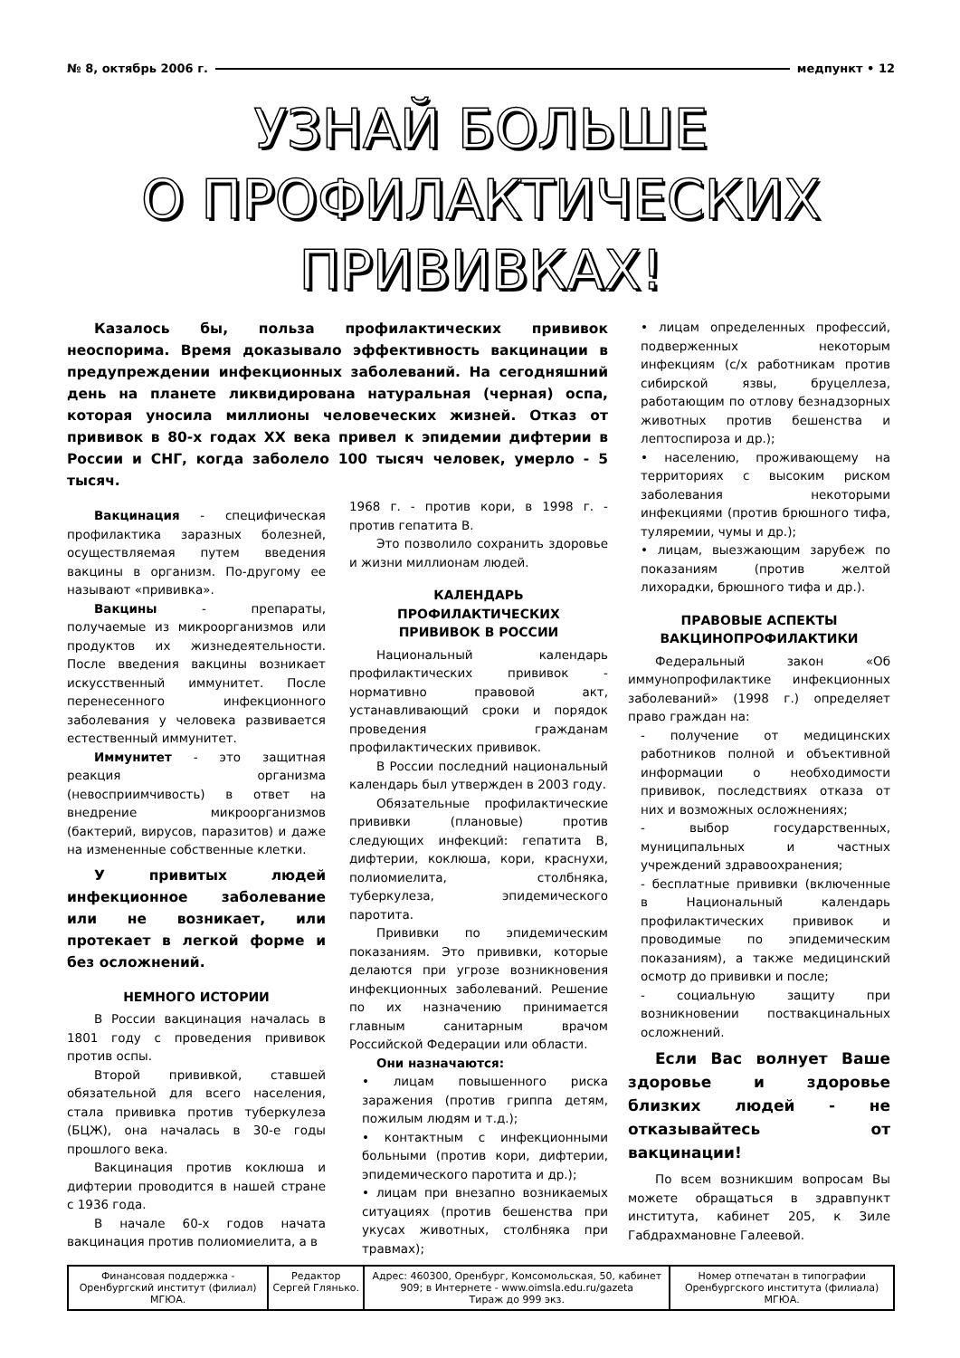№ 8, октябрь 2006 г. медпункт • 12
УЗНАЙ БОЛЬШЕ
О ПРОФИЛАКТИЧЕСКИХ
ПРИВИВКАХ!
Казалось бы, польза профилактических прививок неоспорима. Время доказывало эффективность вакцинации в предупреждении инфекционных заболеваний. На сегодняшний день на планете ликвидирована натуральная (черная) оспа, которая уносила миллионы человеческих жизней. Отказ от прививок в 80-х годах XX века привел к эпидемии дифтерии в России и СНГ, когда заболело 100 тысяч человек, умерло - 5 тысяч.
Вакцинация - специфическая профилактика заразных болезней, осуществляемая путем введения вакцины в организм. По-другому ее называют «прививка».
Вакцины - препараты, получаемые из микроорганизмов или продуктов их жизнедеятельности. После введения вакцины возникает искусственный иммунитет. После перенесенного инфекционного заболевания у человека развивается естественный иммунитет.
Иммунитет - это защитная реакция организма (невосприимчивость) в ответ на внедрение микроорганизмов (бактерий, вирусов, паразитов) и даже на измененные собственные клетки.
У привитых людей инфекционное заболевание или не возникает, или протекает в легкой форме и без осложнений.
НЕМНОГО ИСТОРИИ
В России вакцинация началась в 1801 году с проведения прививок против оспы.
Второй прививкой, ставшей обязательной для всего населения, стала прививка против туберкулеза (БЦЖ), она началась в 30-е годы прошлого века.
Вакцинация против коклюша и дифтерии проводится в нашей стране с 1936 года.
В начале 60-х годов начата вакцинация против полиомиелита, а в
1968 г. - против кори, в 1998 г. - против гепатита В.
Это позволило сохранить здоровье и жизни миллионам людей.
КАЛЕНДАРЬ
ПРОФИЛАКТИЧЕСКИХ
ПРИВИВОК В РОССИИ
Национальный календарь профилактических прививок - нормативно правовой акт, устанавливающий сроки и порядок проведения гражданам профилактических прививок.
В России последний национальный календарь был утвержден в 2003 году.
Обязательные профилактические прививки (плановые) против следующих инфекций: гепатита В, дифтерии, коклюша, кори, краснухи, полиомиелита, столбняка, туберкулеза, эпидемического паротита.
Прививки по эпидемическим показаниям. Это прививки, которые делаются при угрозе возникновения инфекционных заболеваний. Решение по их назначению принимается главным санитарным врачом Российской Федерации или области.
Они назначаются:
• лицам повышенного риска заражения (против гриппа детям, пожилым людям и т.д.);
• контактным с инфекционными больными (против кори, дифтерии, эпидемического паротита и др.);
• лицам при внезапно возникаемых ситуациях (против бешенства при укусах животных, столбняка при травмах);
• лицам определенных профессий, подверженных некоторым инфекциям (с/х работникам против сибирской язвы, бруцеллеза, работающим по отлову безнадзорных животных против бешенства и лептоспироза и др.);
• населению, проживающему на территориях с высоким риском заболевания некоторыми инфекциями (против брюшного тифа, туляремии, чумы и др.);
• лицам, выезжающим зарубеж по показаниям (против желтой лихорадки, брюшного тифа и др.).
ПРАВОВЫЕ АСПЕКТЫ
ВАКЦИНОПРОФИЛАКТИКИ
Федеральный закон «Об иммунопрофилактике инфекционных заболеваний» (1998 г.) определяет право граждан на:
- получение от медицинских работников полной и объективной информации о необходимости прививок, последствиях отказа от них и возможных осложнениях;
- выбор государственных, муниципальных и частных учреждений здравоохранения;
- бесплатные прививки (включенные в Национальный календарь профилактических прививок и проводимые по эпидемическим показаниям), а также медицинский осмотр до прививки и после;
- социальную защиту при возникновении поствакцинальных осложнений.
Если Вас волнует Ваше здоровье и здоровье близких людей - не отказывайтесь от вакцинации!
По всем возникшим вопросам Вы можете обращаться в здравпункт института, кабинет 205, к Зиле Габдрахмановне Галеевой.
| Финансовая поддержка - Оренбургский институт (филиал) МГЮА. | Редактор Сергей Глянько. | Адрес: 460300, Оренбург, Комсомольская, 50, кабинет 909; в Интернете - www.oimsla.edu.ru/gazeta Тираж до 999 экз. | Номер отпечатан в типографии Оренбургского института (филиала) МГЮА. |